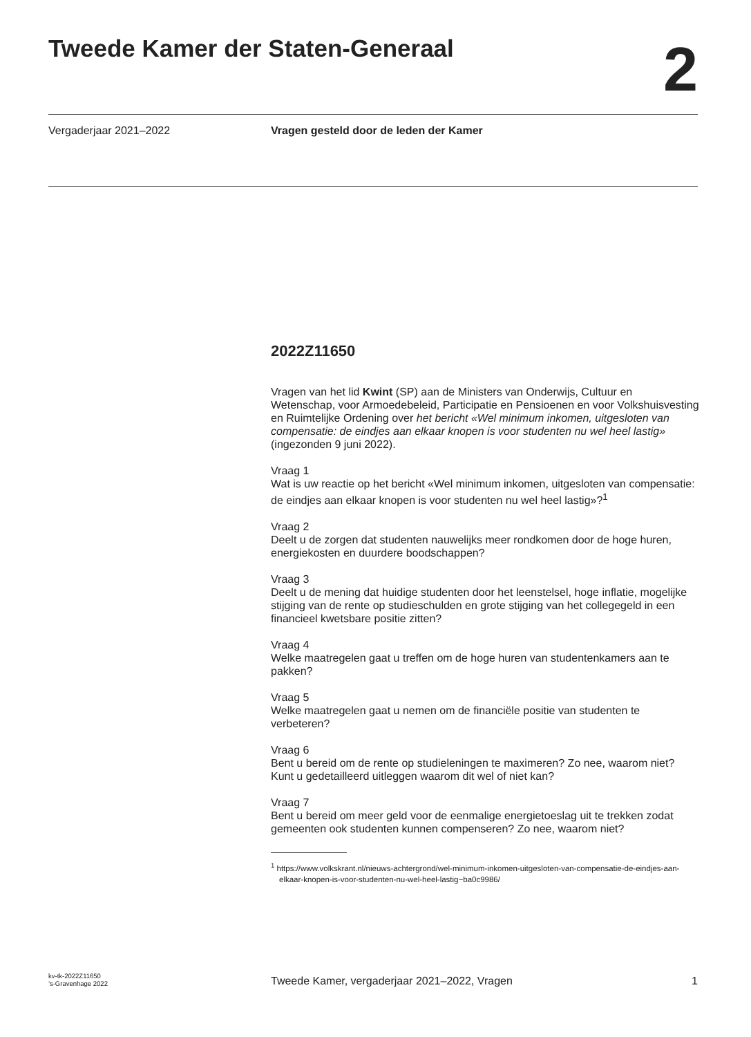Tweede Kamer der Staten-Generaal
2
Vergaderjaar 2021–2022 Vragen gesteld door de leden der Kamer
2022Z11650
Vragen van het lid Kwint (SP) aan de Ministers van Onderwijs, Cultuur en Wetenschap, voor Armoedebeleid, Participatie en Pensioenen en voor Volkshuisvesting en Ruimtelijke Ordening over het bericht «Wel minimum inkomen, uitgesloten van compensatie: de eindjes aan elkaar knopen is voor studenten nu wel heel lastig» (ingezonden 9 juni 2022).
Vraag 1
Wat is uw reactie op het bericht «Wel minimum inkomen, uitgesloten van compensatie: de eindjes aan elkaar knopen is voor studenten nu wel heel lastig»?<sup>1</sup>
Vraag 2
Deelt u de zorgen dat studenten nauwelijks meer rondkomen door de hoge huren, energiekosten en duurdere boodschappen?
Vraag 3
Deelt u de mening dat huidige studenten door het leenstelsel, hoge inflatie, mogelijke stijging van de rente op studieschulden en grote stijging van het collegegeld in een financieel kwetsbare positie zitten?
Vraag 4
Welke maatregelen gaat u treffen om de hoge huren van studentenkamers aan te pakken?
Vraag 5
Welke maatregelen gaat u nemen om de financiële positie van studenten te verbeteren?
Vraag 6
Bent u bereid om de rente op studieleningen te maximeren? Zo nee, waarom niet? Kunt u gedetailleerd uitleggen waarom dit wel of niet kan?
Vraag 7
Bent u bereid om meer geld voor de eenmalige energietoeslag uit te trekken zodat gemeenten ook studenten kunnen compenseren? Zo nee, waarom niet?
<sup>1</sup> https://www.volkskrant.nl/nieuws-achtergrond/wel-minimum-inkomen-uitgesloten-van-compensatie-de-eindjes-aan-elkaar-knopen-is-voor-studenten-nu-wel-heel-lastig~ba0c9986/
kv-tk-2022Z11650
’s-Gravenhage 2022
Tweede Kamer, vergaderjaar 2021–2022, Vragen
1